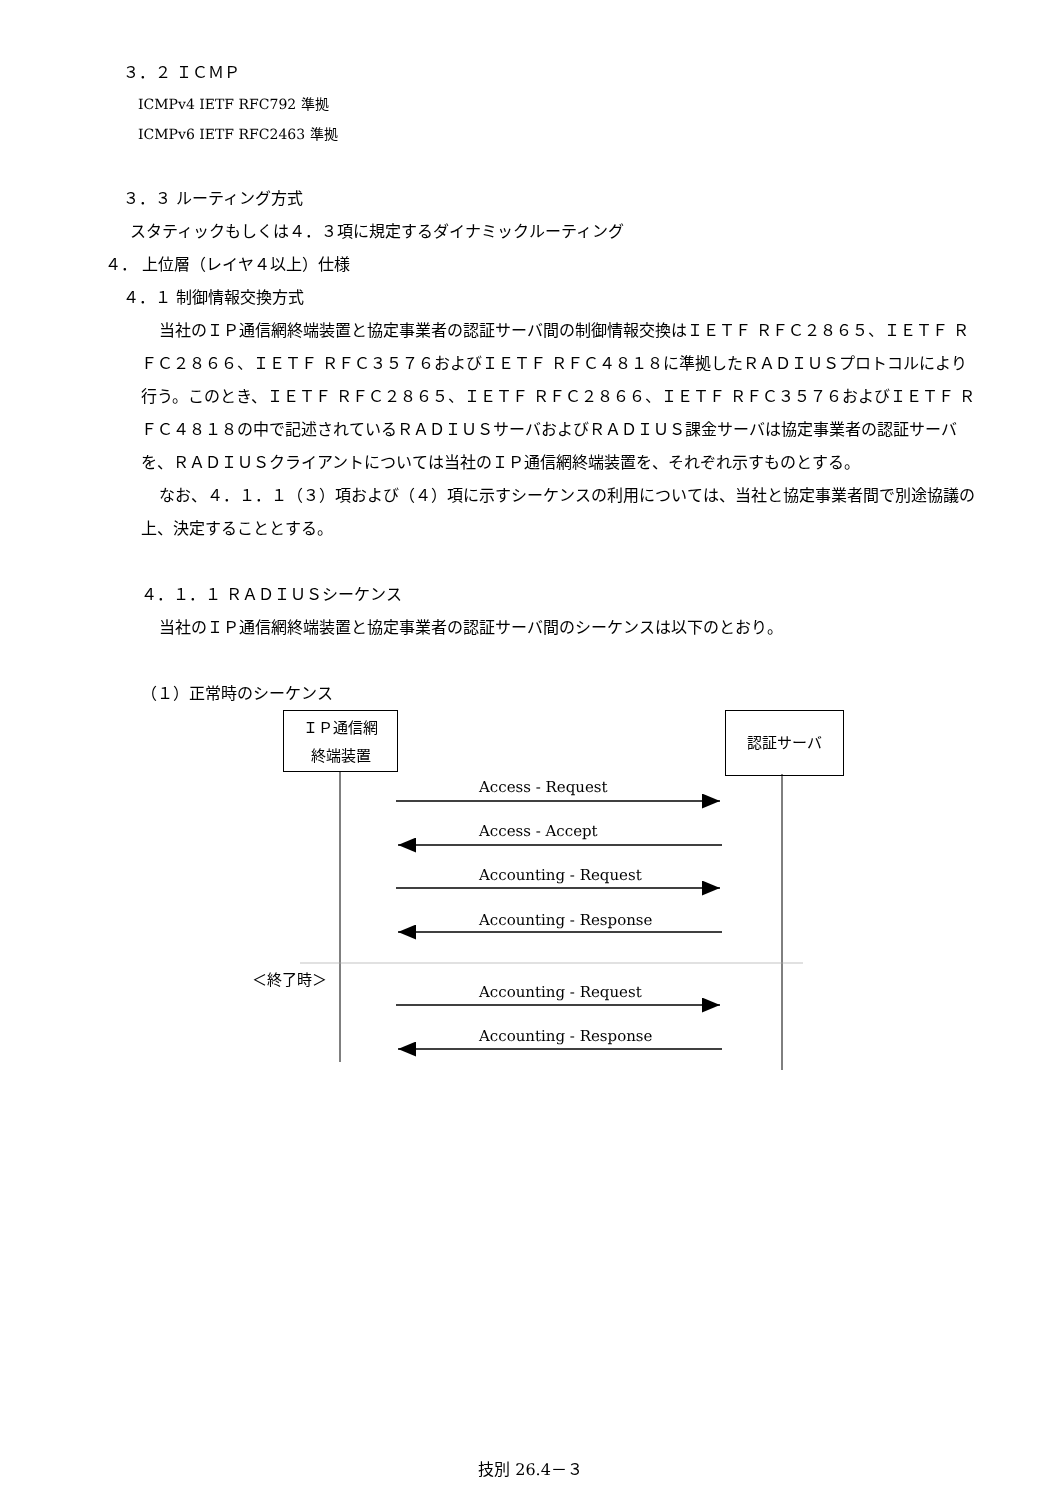３．２ ＩＣＭＰ
ICMPv4 IETF RFC792 準拠
ICMPv6 IETF RFC2463 準拠
３．３ ルーティング方式
スタティックもしくは４．３項に規定するダイナミックルーティング
４． 上位層（レイヤ４以上）仕様
４．１ 制御情報交換方式
当社のＩＰ通信網終端装置と協定事業者の認証サーバ間の制御情報交換はＩＥＴＦ ＲＦＣ２８６５、ＩＥＴＦ ＲＦＣ２８６６、ＩＥＴＦ ＲＦＣ３５７６およびＩＥＴＦ ＲＦＣ４８１８に準拠したＲＡＤＩＵＳプロトコルにより行う。このとき、ＩＥＴＦ ＲＦＣ２８６５、ＩＥＴＦ ＲＦＣ２８６６、ＩＥＴＦ ＲＦＣ３５７６およびＩＥＴＦ ＲＦＣ４８１８の中で記述されているＲＡＤＩＵＳサーバおよびＲＡＤＩＵＳ課金サーバは協定事業者の認証サーバを、ＲＡＤＩＵＳクライアントについては当社のＩＰ通信網終端装置を、それぞれ示すものとする。
なお、４．１．１（３）項および（４）項に示すシーケンスの利用については、当社と協定事業者間で別途協議の上、決定することとする。
４．１．１ ＲＡＤＩＵＳシーケンス
当社のＩＰ通信網終端装置と協定事業者の認証サーバ間のシーケンスは以下のとおり。
（１）正常時のシーケンス
ＩＰ通信網
終端装置
認証サーバ
Access - Request
Access - Accept
Accounting - Request
Accounting - Response
＜終了時＞
Accounting - Request
Accounting - Response
技別 26.4－３